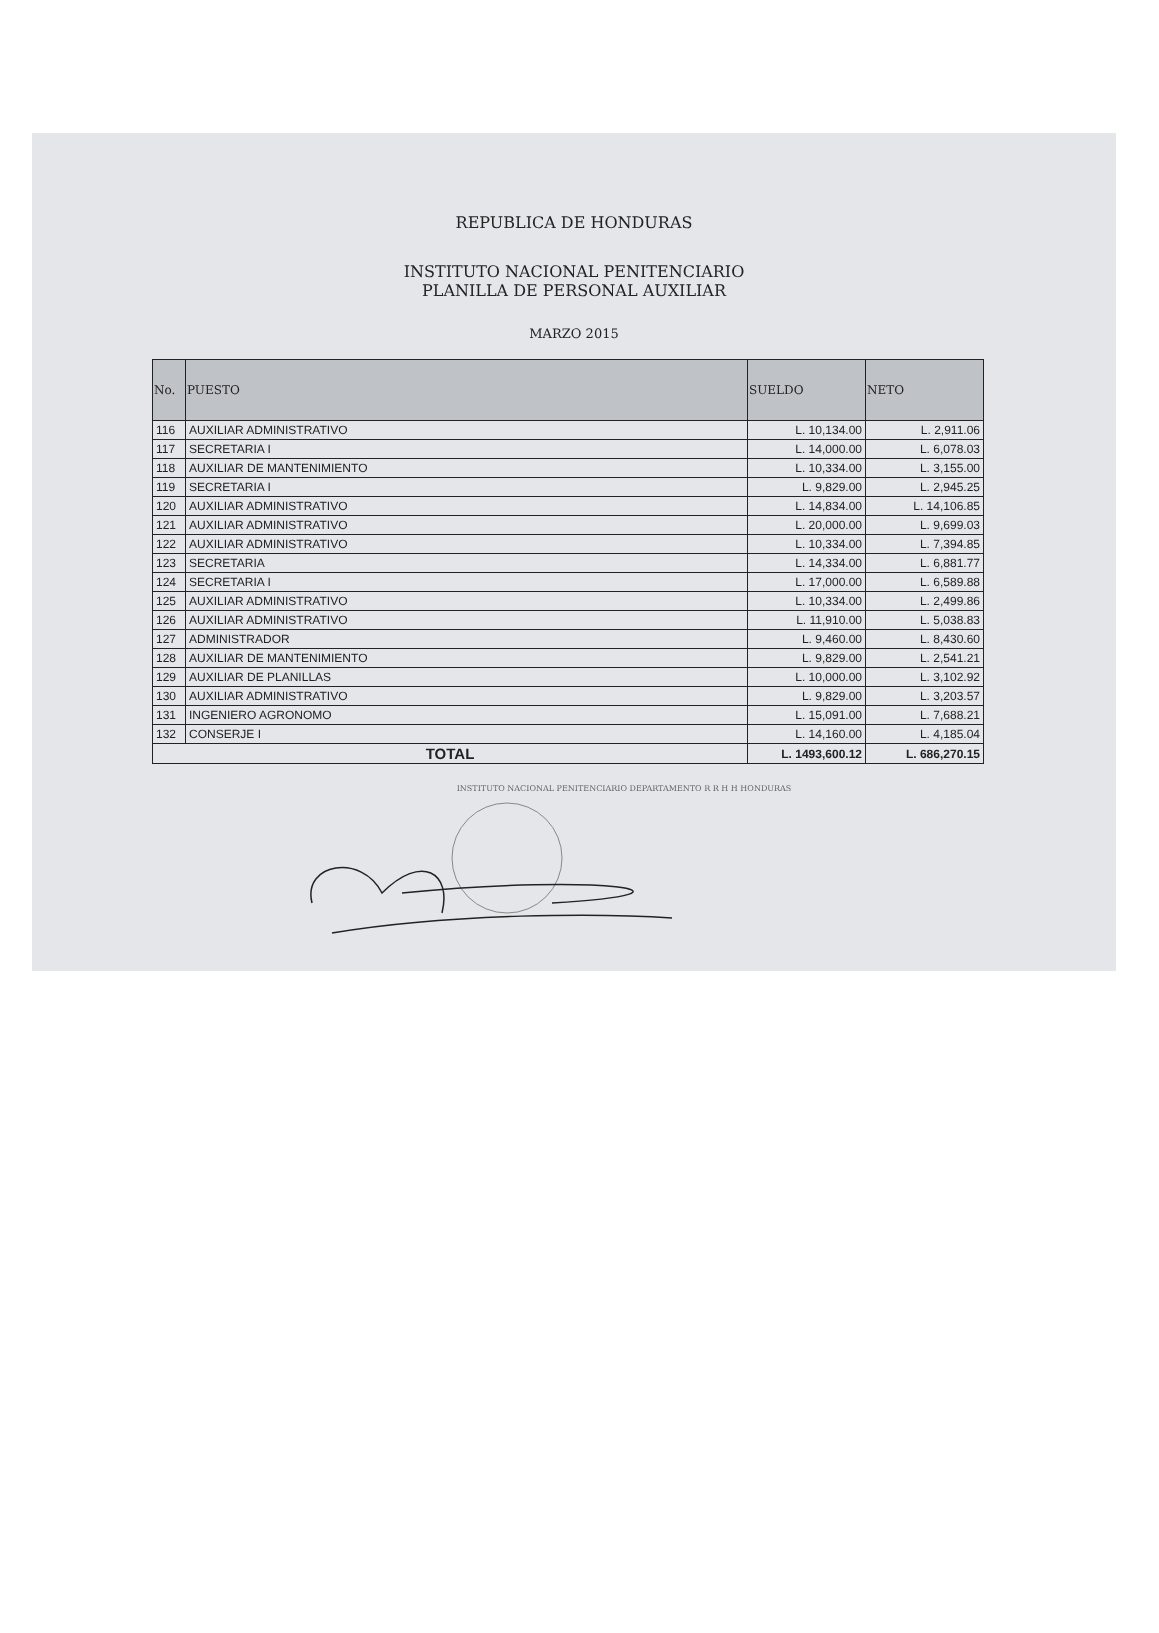REPUBLICA DE HONDURAS
INSTITUTO NACIONAL PENITENCIARIO
PLANILLA DE PERSONAL AUXILIAR
MARZO 2015
| No. | PUESTO | SUELDO | NETO |
| --- | --- | --- | --- |
| 116 | AUXILIAR ADMINISTRATIVO | L. 10,134.00 | L. 2,911.06 |
| 117 | SECRETARIA I | L. 14,000.00 | L. 6,078.03 |
| 118 | AUXILIAR DE MANTENIMIENTO | L. 10,334.00 | L. 3,155.00 |
| 119 | SECRETARIA I | L. 9,829.00 | L. 2,945.25 |
| 120 | AUXILIAR ADMINISTRATIVO | L. 14,834.00 | L. 14,106.85 |
| 121 | AUXILIAR ADMINISTRATIVO | L. 20,000.00 | L. 9,699.03 |
| 122 | AUXILIAR ADMINISTRATIVO | L. 10,334.00 | L. 7,394.85 |
| 123 | SECRETARIA | L. 14,334.00 | L. 6,881.77 |
| 124 | SECRETARIA I | L. 17,000.00 | L. 6,589.88 |
| 125 | AUXILIAR ADMINISTRATIVO | L. 10,334.00 | L. 2,499.86 |
| 126 | AUXILIAR ADMINISTRATIVO | L. 11,910.00 | L. 5,038.83 |
| 127 | ADMINISTRADOR | L. 9,460.00 | L. 8,430.60 |
| 128 | AUXILIAR DE MANTENIMIENTO | L. 9,829.00 | L. 2,541.21 |
| 129 | AUXILIAR DE PLANILLAS | L. 10,000.00 | L. 3,102.92 |
| 130 | AUXILIAR ADMINISTRATIVO | L. 9,829.00 | L. 3,203.57 |
| 131 | INGENIERO AGRONOMO | L. 15,091.00 | L. 7,688.21 |
| 132 | CONSERJE I | L. 14,160.00 | L. 4,185.04 |
| TOTAL | | L. 1493,600.12 | L. 686,270.15 |
INSTITUTO NACIONAL PENITENCIARIO DEPARTAMENTO R R H H HONDURAS